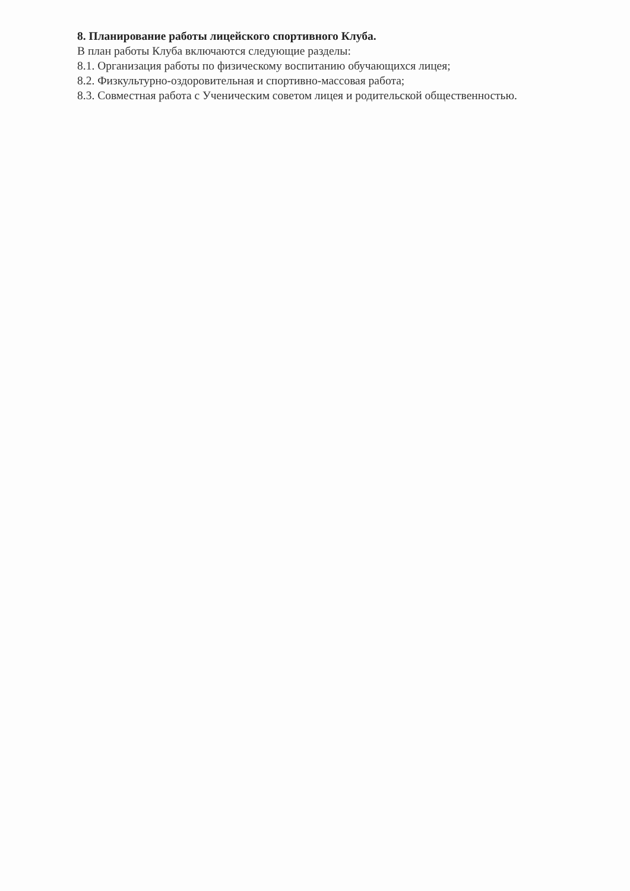8. Планирование работы лицейского спортивного Клуба.
В план работы Клуба включаются следующие разделы:
8.1. Организация работы по физическому воспитанию обучающихся лицея;
8.2. Физкультурно-оздоровительная и спортивно-массовая работа;
8.3. Совместная работа с Ученическим советом лицея и родительской общественностью.